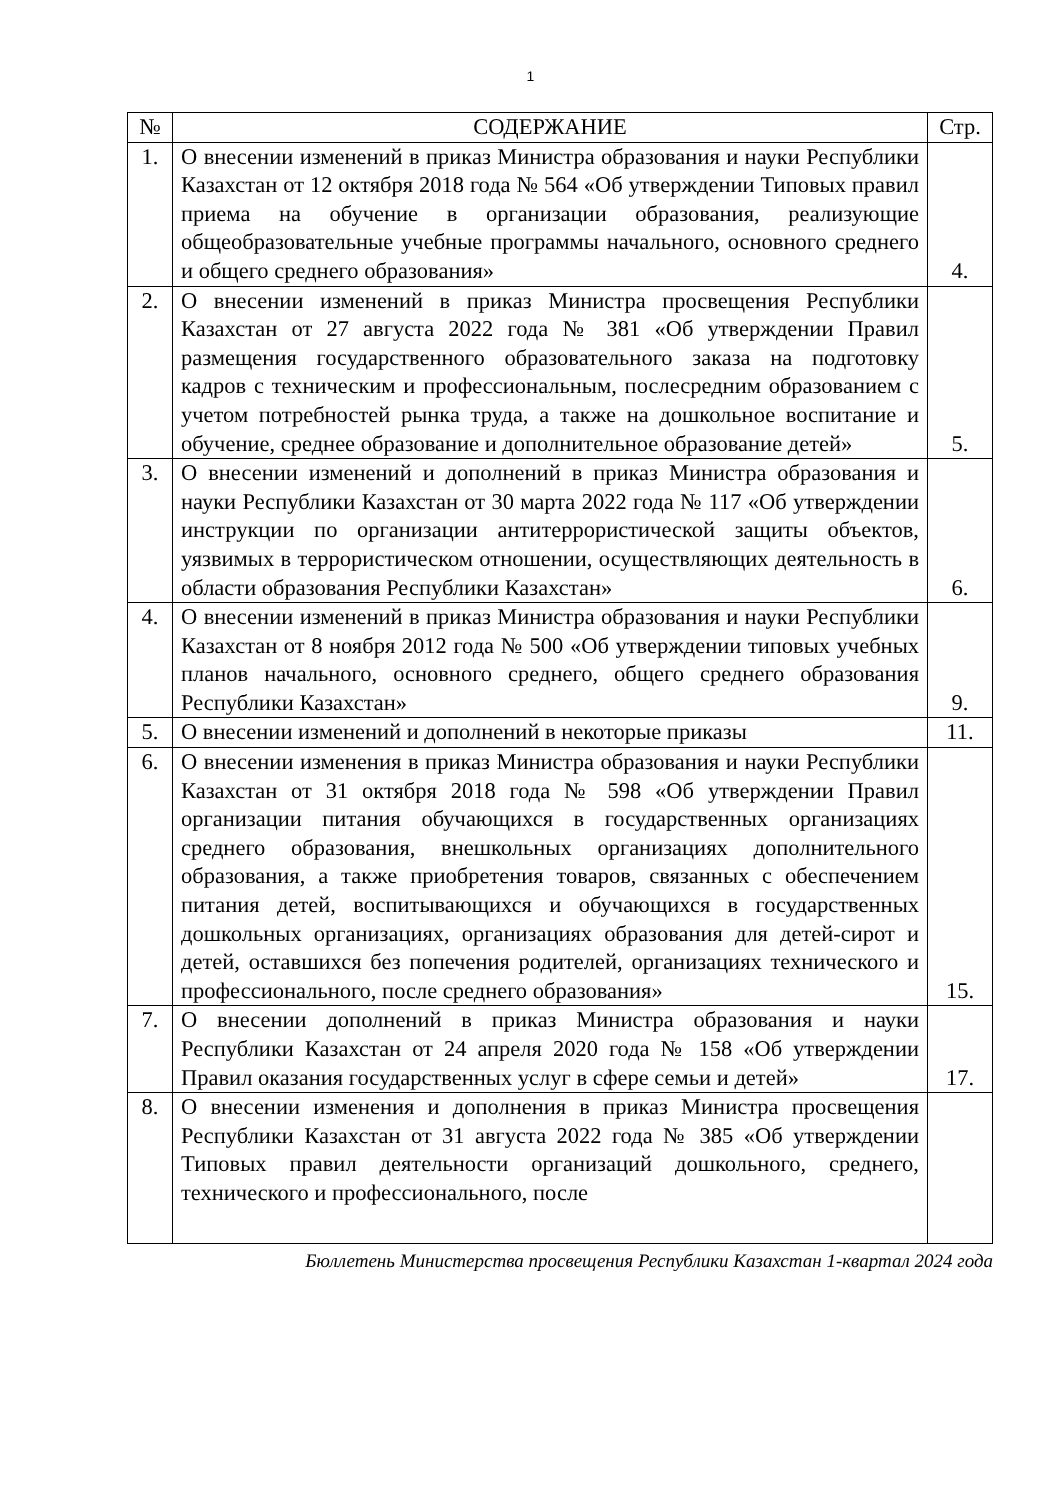1
| № | СОДЕРЖАНИЕ | Стр. |
| --- | --- | --- |
| 1. | О внесении изменений в приказ Министра образования и науки Республики Казахстан от 12 октября 2018 года № 564 «Об утверждении Типовых правил приема на обучение в организации образования, реализующие общеобразовательные учебные программы начального, основного среднего и общего среднего образования» | 4. |
| 2. | О внесении изменений в приказ Министра просвещения Республики Казахстан от 27 августа 2022 года № 381 «Об утверждении Правил размещения государственного образовательного заказа на подготовку кадров с техническим и профессиональным, послесредним образованием с учетом потребностей рынка труда, а также на дошкольное воспитание и обучение, среднее образование и дополнительное образование детей» | 5. |
| 3. | О внесении изменений и дополнений в приказ Министра образования и науки Республики Казахстан от 30 марта 2022 года № 117 «Об утверждении инструкции по организации антитеррористической защиты объектов, уязвимых в террористическом отношении, осуществляющих деятельность в области образования Республики Казахстан» | 6. |
| 4. | О внесении изменений в приказ Министра образования и науки Республики Казахстан от 8 ноября 2012 года № 500 «Об утверждении типовых учебных планов начального, основного среднего, общего среднего образования Республики Казахстан» | 9. |
| 5. | О внесении изменений и дополнений в некоторые приказы | 11. |
| 6. | О внесении изменения в приказ Министра образования и науки Республики Казахстан от 31 октября 2018 года № 598 «Об утверждении Правил организации питания обучающихся в государственных организациях среднего образования, внешкольных организациях дополнительного образования, а также приобретения товаров, связанных с обеспечением питания детей, воспитывающихся и обучающихся в государственных дошкольных организациях, организациях образования для детей-сирот и детей, оставшихся без попечения родителей, организациях технического и профессионального, после среднего образования» | 15. |
| 7. | О внесении дополнений в приказ Министра образования и науки Республики Казахстан от 24 апреля 2020 года № 158 «Об утверждении Правил оказания государственных услуг в сфере семьи и детей» | 17. |
| 8. | О внесении изменения и дополнения в приказ Министра просвещения Республики Казахстан от 31 августа 2022 года № 385 «Об утверждении Типовых правил деятельности организаций дошкольного, среднего, технического и профессионального, после | |
Бюллетень Министерства просвещения Республики Казахстан 1-квартал 2024 года